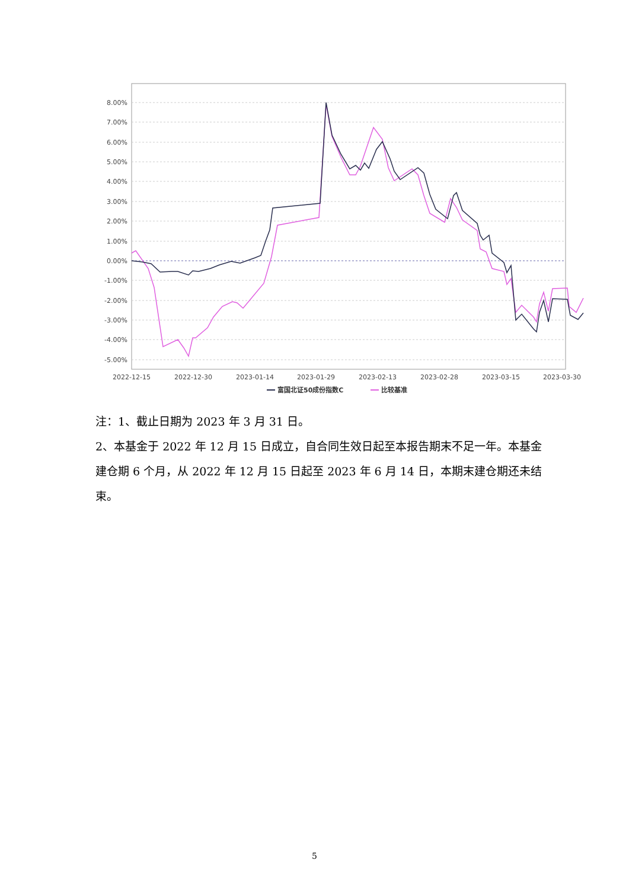8.00%
7.00%
6.00%
5.00%
4.00%
3.00%
2.00%
1.00%
0.00%
-1.00%
-2.00%
-3.00%
-4.00%
-5.00%
2022-12-15
2022-12-30
2023-01-14
2023-01-29
2023-02-13
2023-02-28
2023-03-15
2023-03-30
富国北证50成份指数C
比较基准
注：1、截止日期为 2023 年 3 月 31 日。
2、本基金于 2022 年 12 月 15 日成立，自合同生效日起至本报告期末不足一年。本基金建仓期 6 个月，从 2022 年 12 月 15 日起至 2023 年 6 月 14 日，本期末建仓期还未结束。
5